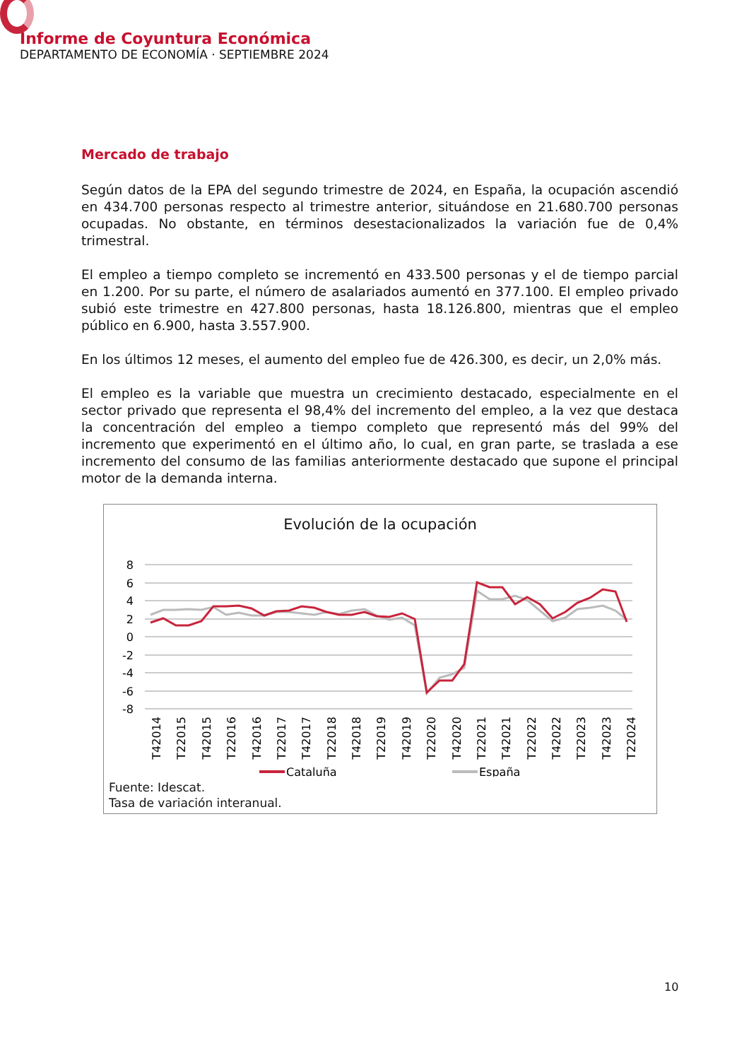Informe de Coyuntura Económica
DEPARTAMENTO DE ECONOMÍA · SEPTIEMBRE 2024
Mercado de trabajo
Según datos de la EPA del segundo trimestre de 2024, en España, la ocupación ascendió en 434.700 personas respecto al trimestre anterior, situándose en 21.680.700 personas ocupadas. No obstante, en términos desestacionalizados la variación fue de 0,4% trimestral.
El empleo a tiempo completo se incrementó en 433.500 personas y el de tiempo parcial en 1.200. Por su parte, el número de asalariados aumentó en 377.100. El empleo privado subió este trimestre en 427.800 personas, hasta 18.126.800, mientras que el empleo público en 6.900, hasta 3.557.900.
En los últimos 12 meses, el aumento del empleo fue de 426.300, es decir, un 2,0% más.
El empleo es la variable que muestra un crecimiento destacado, especialmente en el sector privado que representa el 98,4% del incremento del empleo, a la vez que destaca la concentración del empleo a tiempo completo que representó más del 99% del incremento que experimentó en el último año, lo cual, en gran parte, se traslada a ese incremento del consumo de las familias anteriormente destacado que supone el principal motor de la demanda interna.
Evolución de la ocupación
8
6
4
2
0
-2
-4
-6
-8
T42014
T22015
T42015
T22016
T42016
T22017
T42017
T22018
T42018
T22019
T42019
T22020
T42020
T22021
T42021
T22022
T42022
T22023
T42023
T22024
Cataluña
España
Fuente: Idescat.
Tasa de variación interanual.
10